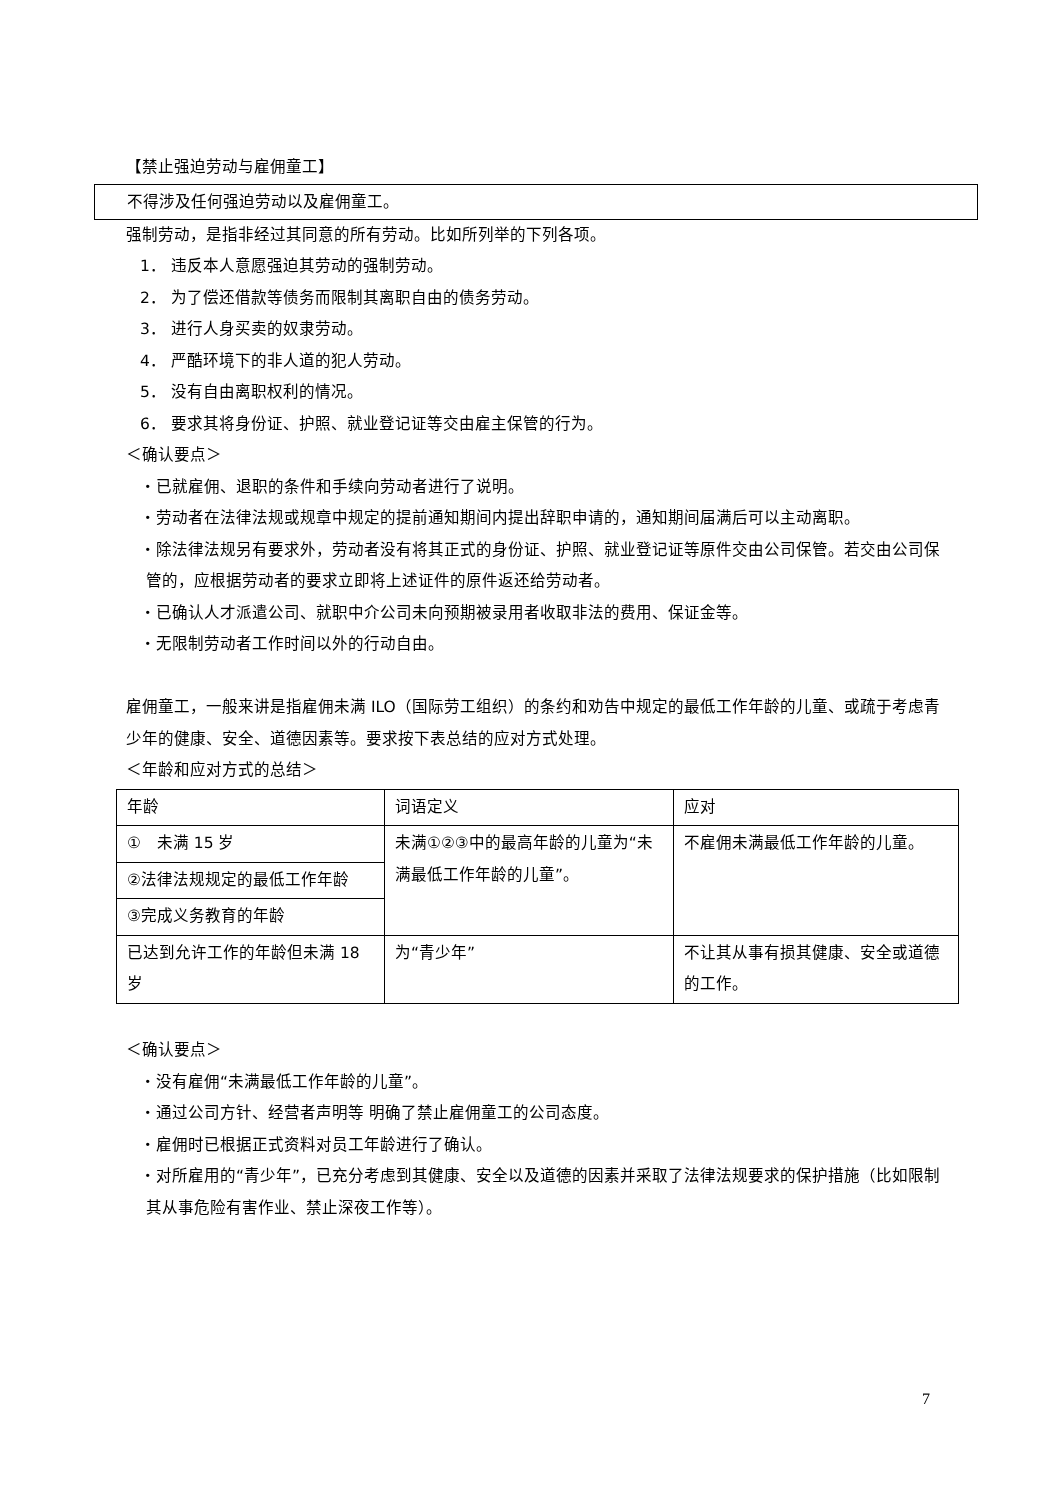【禁止强迫劳动与雇佣童工】
不得涉及任何强迫劳动以及雇佣童工。
强制劳动，是指非经过其同意的所有劳动。比如所列举的下列各项。
1． 违反本人意愿强迫其劳动的强制劳动。
2． 为了偿还借款等债务而限制其离职自由的债务劳动。
3． 进行人身买卖的奴隶劳动。
4． 严酷环境下的非人道的犯人劳动。
5． 没有自由离职权利的情况。
6． 要求其将身份证、护照、就业登记证等交由雇主保管的行为。
＜确认要点＞
・已就雇佣、退职的条件和手续向劳动者进行了说明。
・劳动者在法律法规或规章中规定的提前通知期间内提出辞职申请的，通知期间届满后可以主动离职。
・除法律法规另有要求外，劳动者没有将其正式的身份证、护照、就业登记证等原件交由公司保管。若交由公司保管的，应根据劳动者的要求立即将上述证件的原件返还给劳动者。
・已确认人才派遣公司、就职中介公司未向预期被录用者收取非法的费用、保证金等。
・无限制劳动者工作时间以外的行动自由。
雇佣童工，一般来讲是指雇佣未满 ILO（国际劳工组织）的条约和劝告中规定的最低工作年龄的儿童、或疏于考虑青少年的健康、安全、道德因素等。要求按下表总结的应对方式处理。
＜年龄和应对方式的总结＞
| 年龄 | 词语定义 | 应对 |
| ① 未满 15 岁 | 未满①②③中的最高年龄的儿童为“未满最低工作年龄的儿童”。 | 不雇佣未满最低工作年龄的儿童。 |
| ②法律法规规定的最低工作年龄 | | |
| ③完成义务教育的年龄 | | |
| 已达到允许工作的年龄但未满 18 岁 | 为“青少年” | 不让其从事有损其健康、安全或道德的工作。 |
＜确认要点＞
・没有雇佣“未满最低工作年龄的儿童”。
・通过公司方针、经营者声明等 明确了禁止雇佣童工的公司态度。
・雇佣时已根据正式资料对员工年龄进行了确认。
・对所雇用的“青少年”，已充分考虑到其健康、安全以及道德的因素并采取了法律法规要求的保护措施（比如限制其从事危险有害作业、禁止深夜工作等）。
7